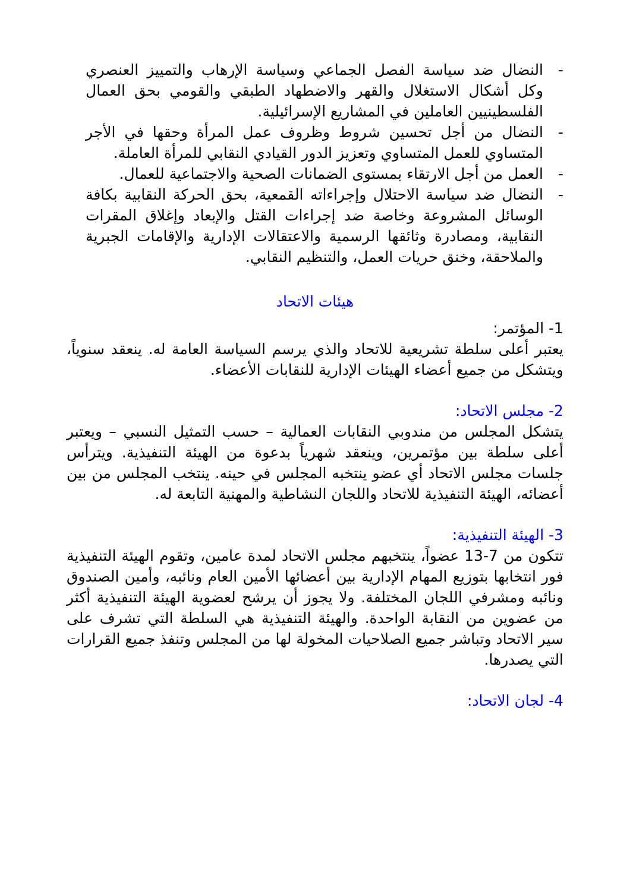- النضال ضد سياسة الفصل الجماعي وسياسة الإرهاب والتمييز العنصري وكل أشكال الاستغلال والقهر والاضطهاد الطبقي والقومي بحق العمال الفلسطينيين العاملين في المشاريع الإسرائيلية.
- النضال من أجل تحسين شروط وظروف عمل المرأة وحقها في الأجر المتساوي للعمل المتساوي وتعزيز الدور القيادي النقابي للمرأة العاملة.
- العمل من أجل الارتقاء بمستوى الضمانات الصحية والاجتماعية للعمال.
- النضال ضد سياسة الاحتلال وإجراءاته القمعية، بحق الحركة النقابية بكافة الوسائل المشروعة وخاصة ضد إجراءات القتل والإبعاد وإغلاق المقرات النقابية، ومصادرة وثائقها الرسمية والاعتقالات الإدارية والإقامات الجبرية والملاحقة، وخنق حريات العمل، والتنظيم النقابي.
هيئات الاتحاد
1- المؤتمر:
يعتبر أعلى سلطة تشريعية للاتحاد والذي يرسم السياسة العامة له. ينعقد سنوياً، ويتشكل من جميع أعضاء الهيئات الإدارية للنقابات الأعضاء.
2- مجلس الاتحاد:
يتشكل المجلس من مندوبي النقابات العمالية – حسب التمثيل النسبي – ويعتبر أعلى سلطة بين مؤتمرين، وينعقد شهرياً بدعوة من الهيئة التنفيذية. ويترأس جلسات مجلس الاتحاد أي عضو ينتخبه المجلس في حينه. ينتخب المجلس من بين أعضائه، الهيئة التنفيذية للاتحاد واللجان النشاطية والمهنية التابعة له.
3- الهيئة التنفيذية:
تتكون من 7-13 عضواً، ينتخبهم مجلس الاتحاد لمدة عامين، وتقوم الهيئة التنفيذية فور انتخابها بتوزيع المهام الإدارية بين أعضائها الأمين العام ونائبه، وأمين الصندوق ونائبه ومشرفي اللجان المختلفة. ولا يجوز أن يرشح لعضوية الهيئة التنفيذية أكثر من عضوين من النقابة الواحدة. والهيئة التنفيذية هي السلطة التي تشرف على سير الاتحاد وتباشر جميع الصلاحيات المخولة لها من المجلس وتنفذ جميع القرارات التي يصدرها.
4- لجان الاتحاد: